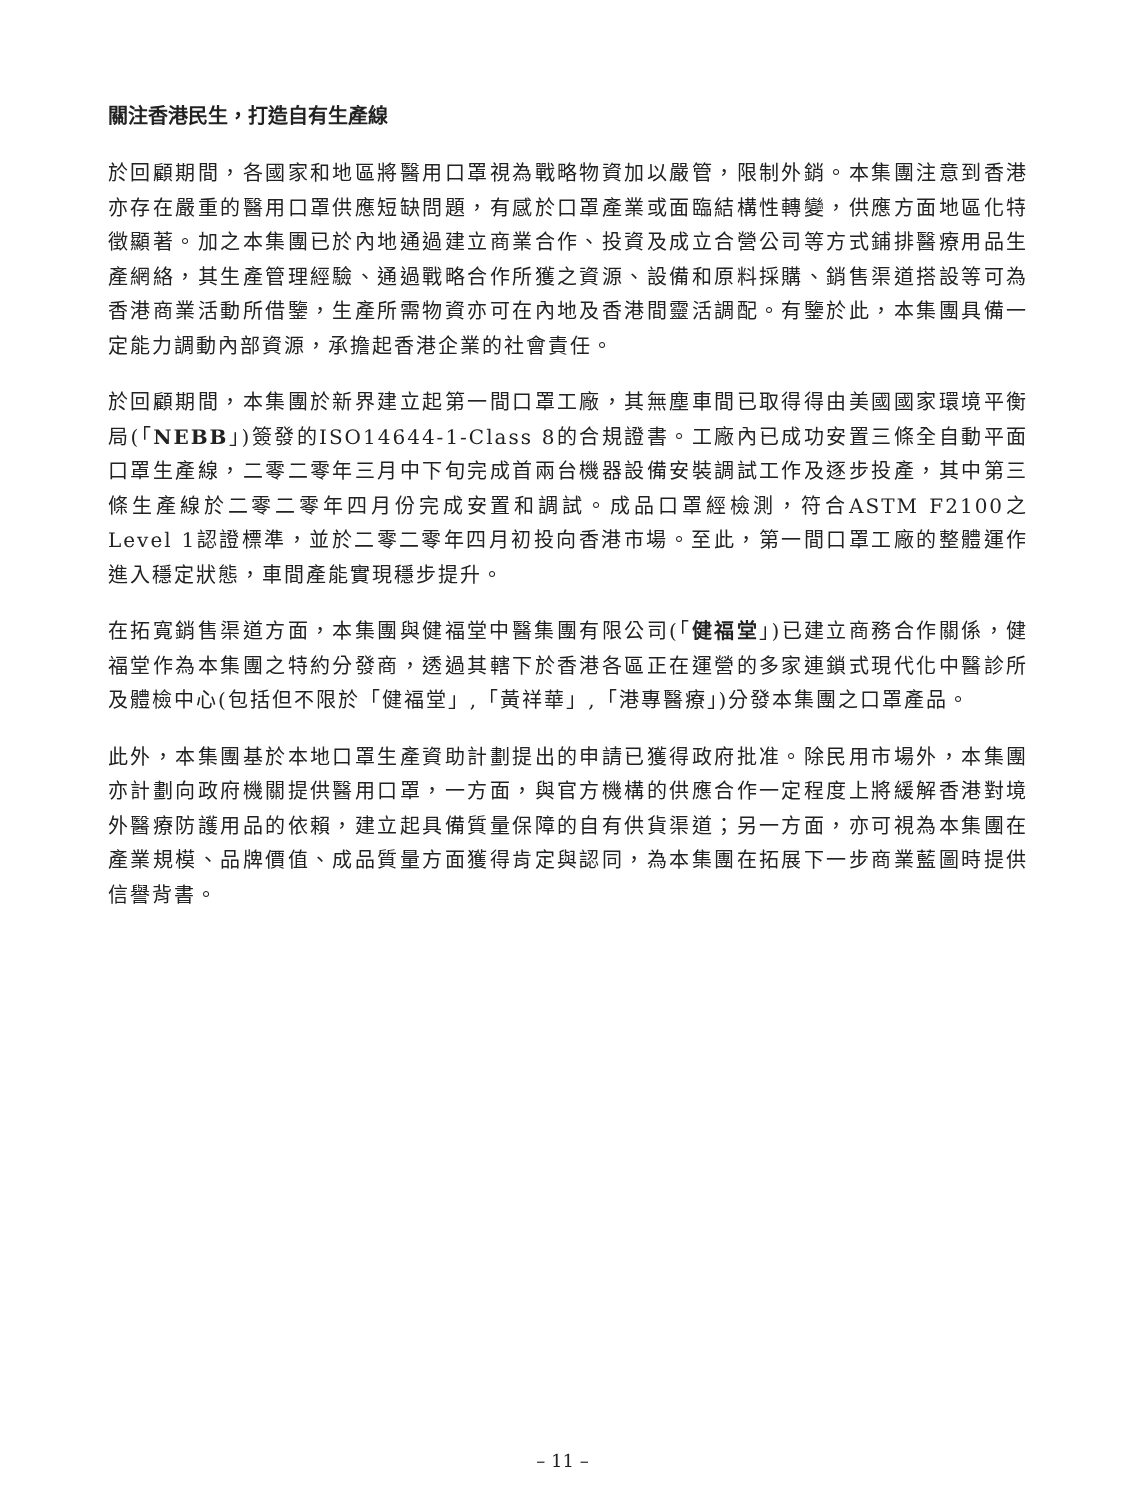關注香港民生，打造自有生產線
於回顧期間，各國家和地區將醫用口罩視為戰略物資加以嚴管，限制外銷。本集團注意到香港亦存在嚴重的醫用口罩供應短缺問題，有感於口罩產業或面臨結構性轉變，供應方面地區化特徵顯著。加之本集團已於內地通過建立商業合作、投資及成立合營公司等方式鋪排醫療用品生產網絡，其生產管理經驗、通過戰略合作所獲之資源、設備和原料採購、銷售渠道搭設等可為香港商業活動所借鑒，生產所需物資亦可在內地及香港間靈活調配。有鑒於此，本集團具備一定能力調動內部資源，承擔起香港企業的社會責任。
於回顧期間，本集團於新界建立起第一間口罩工廠，其無塵車間已取得得由美國國家環境平衡局(「NEBB」)簽發的ISO14644-1-Class 8的合規證書。工廠內已成功安置三條全自動平面口罩生產線，二零二零年三月中下旬完成首兩台機器設備安裝調試工作及逐步投產，其中第三條生產線於二零二零年四月份完成安置和調試。成品口罩經檢測，符合ASTM F2100之Level 1認證標準，並於二零二零年四月初投向香港市場。至此，第一間口罩工廠的整體運作進入穩定狀態，車間產能實現穩步提升。
在拓寬銷售渠道方面，本集團與健福堂中醫集團有限公司(「健福堂」)已建立商務合作關係，健福堂作為本集團之特約分發商，透過其轄下於香港各區正在運營的多家連鎖式現代化中醫診所及體檢中心(包括但不限於「健福堂」,「黃祥華」,「港專醫療」)分發本集團之口罩產品。
此外，本集團基於本地口罩生產資助計劃提出的申請已獲得政府批准。除民用市場外，本集團亦計劃向政府機關提供醫用口罩，一方面，與官方機構的供應合作一定程度上將緩解香港對境外醫療防護用品的依賴，建立起具備質量保障的自有供貨渠道；另一方面，亦可視為本集團在產業規模、品牌價值、成品質量方面獲得肯定與認同，為本集團在拓展下一步商業藍圖時提供信譽背書。
– 11 –